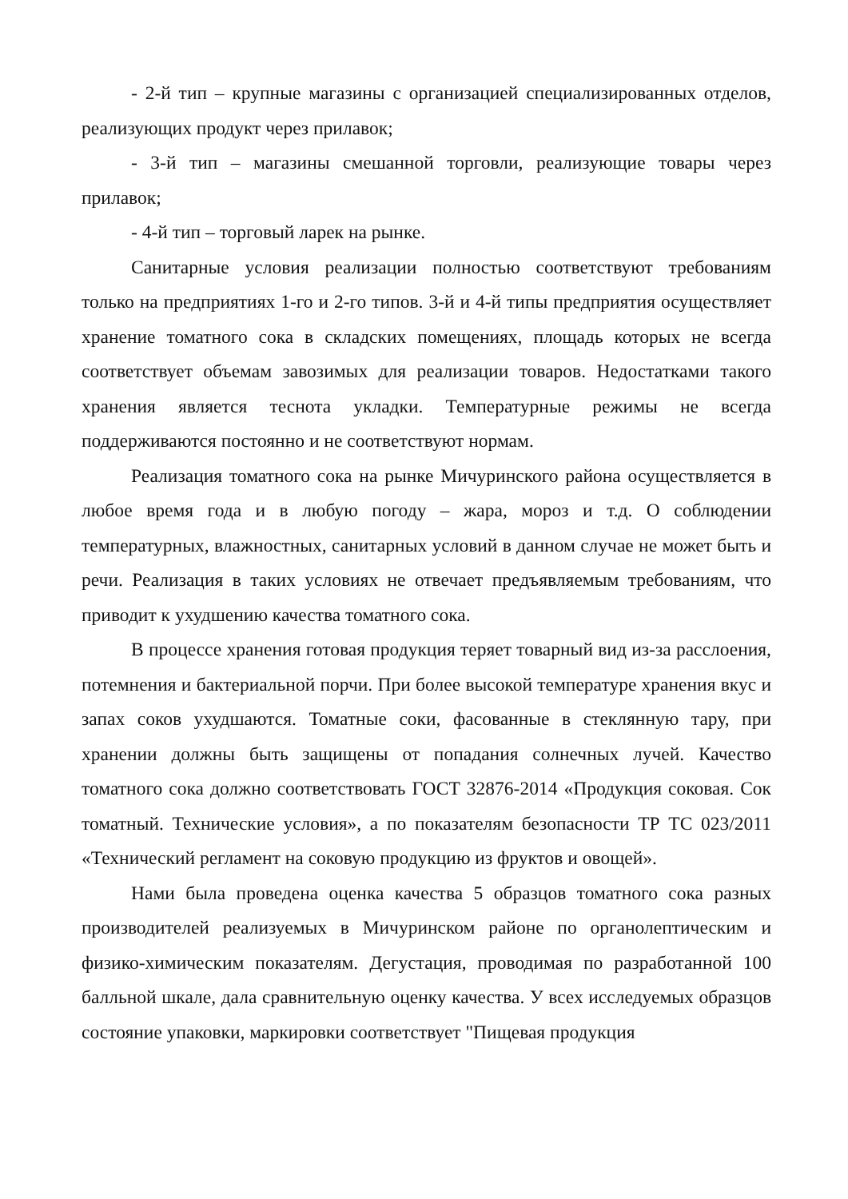- 2-й тип – крупные магазины с организацией специализированных отделов, реализующих продукт через прилавок;
- 3-й тип – магазины смешанной торговли, реализующие товары через прилавок;
- 4-й тип – торговый ларек на рынке.
Санитарные условия реализации полностью соответствуют требованиям только на предприятиях 1-го и 2-го типов. 3-й и 4-й типы предприятия осуществляет хранение томатного сока в складских помещениях, площадь которых не всегда соответствует объемам завозимых для реализации товаров. Недостатками такого хранения является теснота укладки. Температурные режимы не всегда поддерживаются постоянно и не соответствуют нормам.
Реализация томатного сока на рынке Мичуринского района осуществляется в любое время года и в любую погоду – жара, мороз и т.д. О соблюдении температурных, влажностных, санитарных условий в данном случае не может быть и речи. Реализация в таких условиях не отвечает предъявляемым требованиям, что приводит к ухудшению качества томатного сока.
В процессе хранения готовая продукция теряет товарный вид из-за расслоения, потемнения и бактериальной порчи. При более высокой температуре хранения вкус и запах соков ухудшаются. Томатные соки, фасованные в стеклянную тару, при хранении должны быть защищены от попадания солнечных лучей. Качество томатного сока должно соответствовать ГОСТ 32876-2014 «Продукция соковая. Сок томатный. Технические условия», а по показателям безопасности ТР ТС 023/2011 «Технический регламент на соковую продукцию из фруктов и овощей».
Нами была проведена оценка качества 5 образцов томатного сока разных производителей реализуемых в Мичуринском районе по органолептическим и физико-химическим показателям. Дегустация, проводимая по разработанной 100 балльной шкале, дала сравнительную оценку качества. У всех исследуемых образцов состояние упаковки, маркировки соответствует "Пищевая продукция